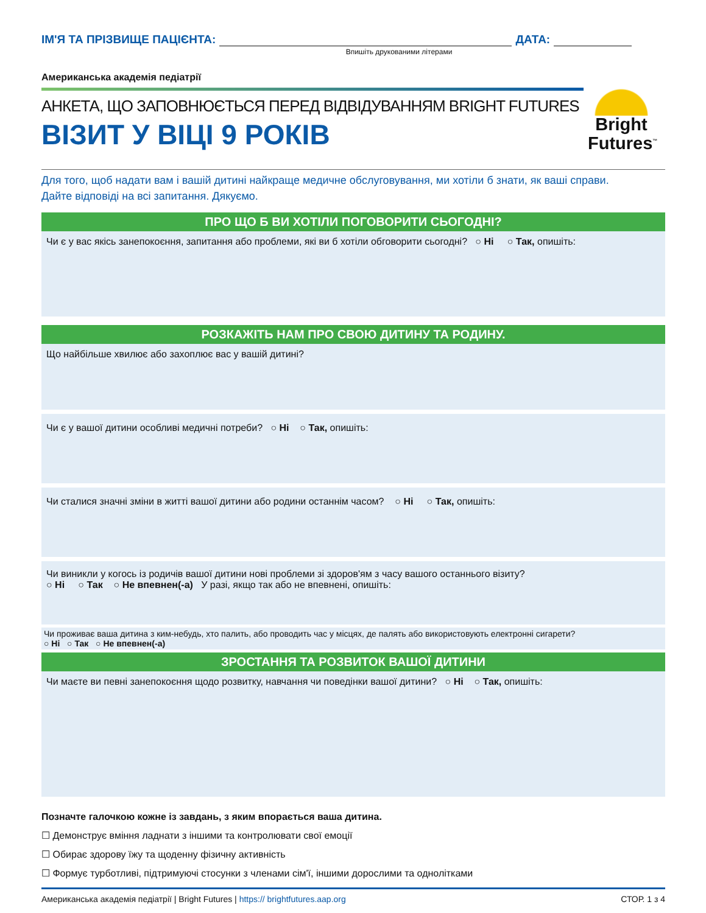ІМ'Я ТА ПРІЗВИЩЕ ПАЦІЄНТА: ДАТА:
Впишіть друкованими літерами
Американська академія педіатрії
АНКЕТА, ЩО ЗАПОВНЮЄТЬСЯ ПЕРЕД ВІДВІДУВАННЯМ BRIGHT FUTURES
ВІЗИТ У ВІЦІ 9 РОКІВ
Bright
Futures<sup>™</sup>
Для того, щоб надати вам і вашій дитині найкраще медичне обслуговування, ми хотіли б знати, як ваші справи.
Дайте відповіді на всі запитання. Дякуємо.
ПРО ЩО Б ВИ ХОТІЛИ ПОГОВОРИТИ СЬОГОДНІ?
Чи є у вас якісь занепокоєння, запитання або проблеми, які ви б хотіли обговорити сьогодні? ○ Ні ○ Так, опишіть:
РОЗКАЖІТЬ НАМ ПРО СВОЮ ДИТИНУ ТА РОДИНУ.
Що найбільше хвилює або захоплює вас у вашій дитині?
Чи є у вашої дитини особливі медичні потреби? ○ Ні ○ Так, опишіть:
Чи сталися значні зміни в житті вашої дитини або родини останнім часом? ○ Ні ○ Так, опишіть:
Чи виникли у когось із родичів вашої дитини нові проблеми зі здоров'ям з часу вашого останнього візиту?
○ Ні ○ Так ○ Не впевнен(-а) У разі, якщо так або не впевнені, опишіть:
Чи проживає ваша дитина з ким-небудь, хто палить, або проводить час у місцях, де палять або використовують електронні сигарети?
○ Ні ○ Так ○ Не впевнен(-а)
ЗРОСТАННЯ ТА РОЗВИТОК ВАШОЇ ДИТИНИ
Чи маєте ви певні занепокоєння щодо розвитку, навчання чи поведінки вашої дитини? ○ Ні ○ Так, опишіть:
Позначте галочкою кожне із завдань, з яким впорається ваша дитина.
☐ Демонструє вміння ладнати з іншими та контролювати свої емоції
☐ Обирає здорову їжу та щоденну фізичну активність
☐ Формує турботливі, підтримуючі стосунки з членами сім'ї, іншими дорослими та однолітками
Американська академія педіатрії | Bright Futures | https:// brightfutures.aap.org СТОР. 1 з 4